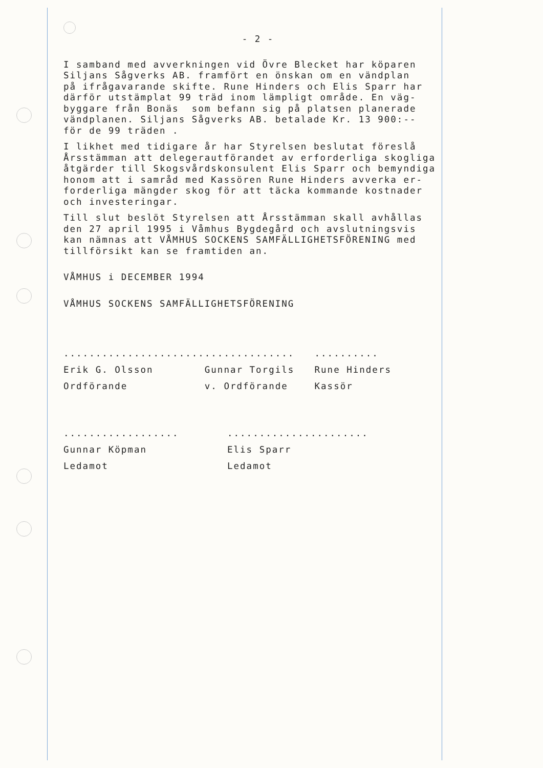- 2 -
I samband med avverkningen vid Övre Blecket har köparen Siljans Sågverks AB. framfört en önskan om en vändplan på ifrågavarande skifte. Rune Hinders och Elis Sparr har därför utstämplat 99 träd inom lämpligt område. En väg- byggare från Bonäs som befann sig på platsen planerade vändplanen. Siljans Sågverks AB. betalade Kr. 13 900:-- för de 99 träden .
I likhet med tidigare år har Styrelsen beslutat föreslå Årsstämman att delegerautförandet av erforderliga skogliga åtgärder till Skogsvårdskonsulent Elis Sparr och bemyndiga honom att i samråd med Kassören Rune Hinders avverka er- forderliga mängder skog för att täcka kommande kostnader och investeringar.
Till slut beslöt Styrelsen att Årsstämman skall avhållas den 27 april 1995 i Våmhus Bygdegård och avslutningsvis kan nämnas att VÅMHUS SOCKENS SAMFÄLLIGHETSFÖRENING med tillförsikt kan se framtiden an.
VÅMHUS i DECEMBER 1994
VÅMHUS SOCKENS SAMFÄLLIGHETSFÖRENING
......................
Erik G. Olsson
Ordförande
..............
Gunnar Torgils
v. Ordförande
..........
Rune Hinders
Kassör
..................
Gunnar Köpman
Ledamot
......................
Elis Sparr
Ledamot